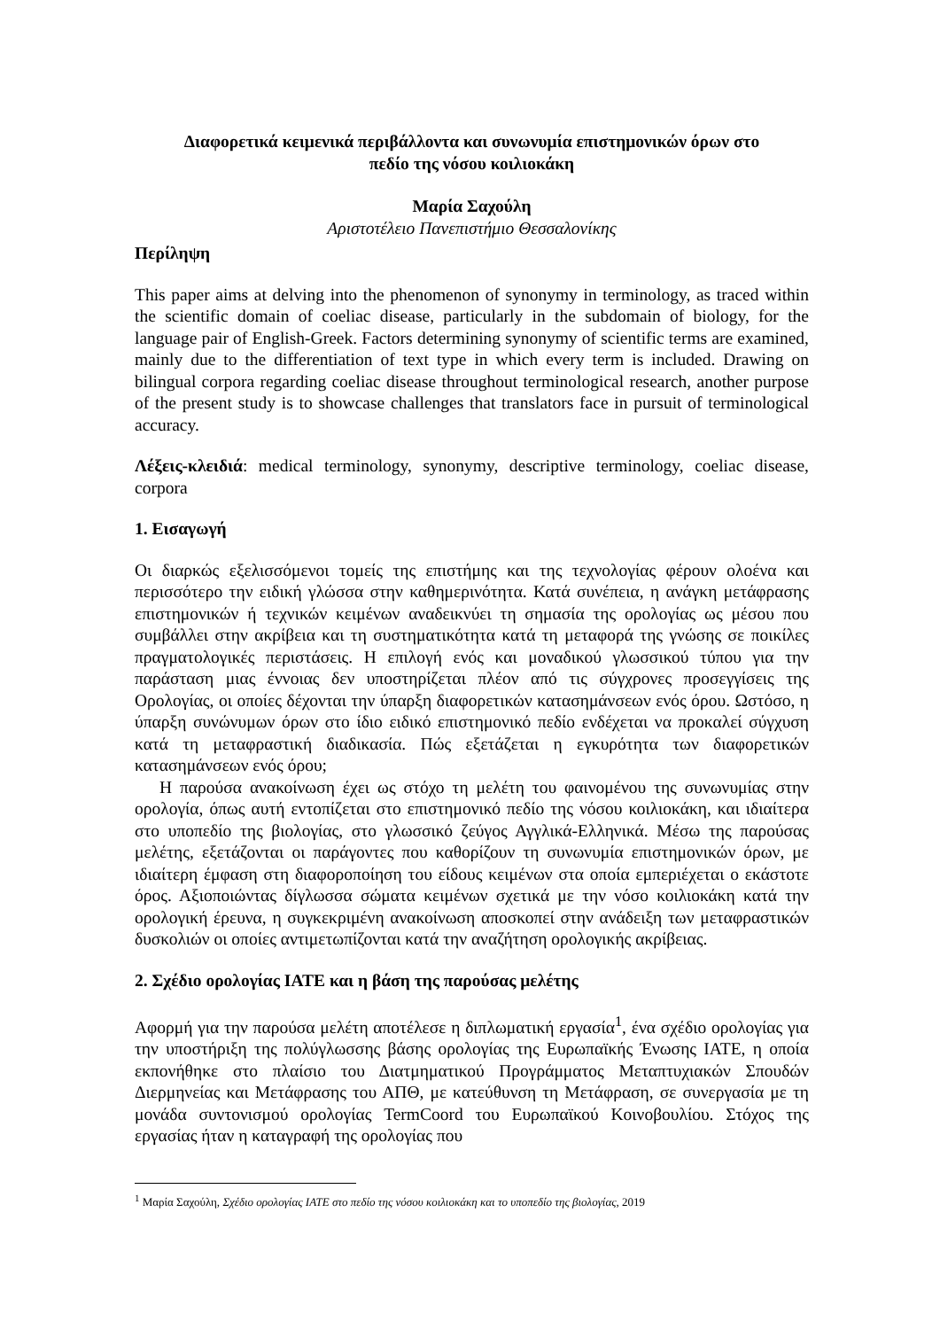Διαφορετικά κειμενικά περιβάλλοντα και συνωνυμία επιστημονικών όρων στο
πεδίο της νόσου κοιλιοκάκη
Μαρία Σαχούλη
Αριστοτέλειο Πανεπιστήμιο Θεσσαλονίκης
Περίληψη
This paper aims at delving into the phenomenon of synonymy in terminology, as traced within the scientific domain of coeliac disease, particularly in the subdomain of biology, for the language pair of English-Greek. Factors determining synonymy of scientific terms are examined, mainly due to the differentiation of text type in which every term is included. Drawing on bilingual corpora regarding coeliac disease throughout terminological research, another purpose of the present study is to showcase challenges that translators face in pursuit of terminological accuracy.
Λέξεις-κλειδιά: medical terminology, synonymy, descriptive terminology, coeliac disease, corpora
1. Εισαγωγή
Οι διαρκώς εξελισσόμενοι τομείς της επιστήμης και της τεχνολογίας φέρουν ολοένα και περισσότερο την ειδική γλώσσα στην καθημερινότητα. Κατά συνέπεια, η ανάγκη μετάφρασης επιστημονικών ή τεχνικών κειμένων αναδεικνύει τη σημασία της ορολογίας ως μέσου που συμβάλλει στην ακρίβεια και τη συστηματικότητα κατά τη μεταφορά της γνώσης σε ποικίλες πραγματολογικές περιστάσεις. Η επιλογή ενός και μοναδικού γλωσσικού τύπου για την παράσταση μιας έννοιας δεν υποστηρίζεται πλέον από τις σύγχρονες προσεγγίσεις της Ορολογίας, οι οποίες δέχονται την ύπαρξη διαφορετικών κατασημάνσεων ενός όρου. Ωστόσο, η ύπαρξη συνώνυμων όρων στο ίδιο ειδικό επιστημονικό πεδίο ενδέχεται να προκαλεί σύγχυση κατά τη μεταφραστική διαδικασία. Πώς εξετάζεται η εγκυρότητα των διαφορετικών κατασημάνσεων ενός όρου;
Η παρούσα ανακοίνωση έχει ως στόχο τη μελέτη του φαινομένου της συνωνυμίας στην ορολογία, όπως αυτή εντοπίζεται στο επιστημονικό πεδίο της νόσου κοιλιοκάκη, και ιδιαίτερα στο υποπεδίο της βιολογίας, στο γλωσσικό ζεύγος Αγγλικά-Ελληνικά. Μέσω της παρούσας μελέτης, εξετάζονται οι παράγοντες που καθορίζουν τη συνωνυμία επιστημονικών όρων, με ιδιαίτερη έμφαση στη διαφοροποίηση του είδους κειμένων στα οποία εμπεριέχεται ο εκάστοτε όρος. Αξιοποιώντας δίγλωσσα σώματα κειμένων σχετικά με την νόσο κοιλιοκάκη κατά την ορολογική έρευνα, η συγκεκριμένη ανακοίνωση αποσκοπεί στην ανάδειξη των μεταφραστικών δυσκολιών οι οποίες αντιμετωπίζονται κατά την αναζήτηση ορολογικής ακρίβειας.
2. Σχέδιο ορολογίας IATE και η βάση της παρούσας μελέτης
Αφορμή για την παρούσα μελέτη αποτέλεσε η διπλωματική εργασία<sup>1</sup>, ένα σχέδιο ορολογίας για την υποστήριξη της πολύγλωσσης βάσης ορολογίας της Ευρωπαϊκής Ένωσης IATE, η οποία εκπονήθηκε στο πλαίσιο του Διατμηματικού Προγράμματος Μεταπτυχιακών Σπουδών Διερμηνείας και Μετάφρασης του ΑΠΘ, με κατεύθυνση τη Μετάφραση, σε συνεργασία με τη μονάδα συντονισμού ορολογίας TermCoord του Ευρωπαϊκού Κοινοβουλίου. Στόχος της εργασίας ήταν η καταγραφή της ορολογίας που
<sup>1</sup> Μαρία Σαχούλη, Σχέδιο ορολογίας IATE στο πεδίο της νόσου κοιλιοκάκη και το υποπεδίο της βιολογίας, 2019